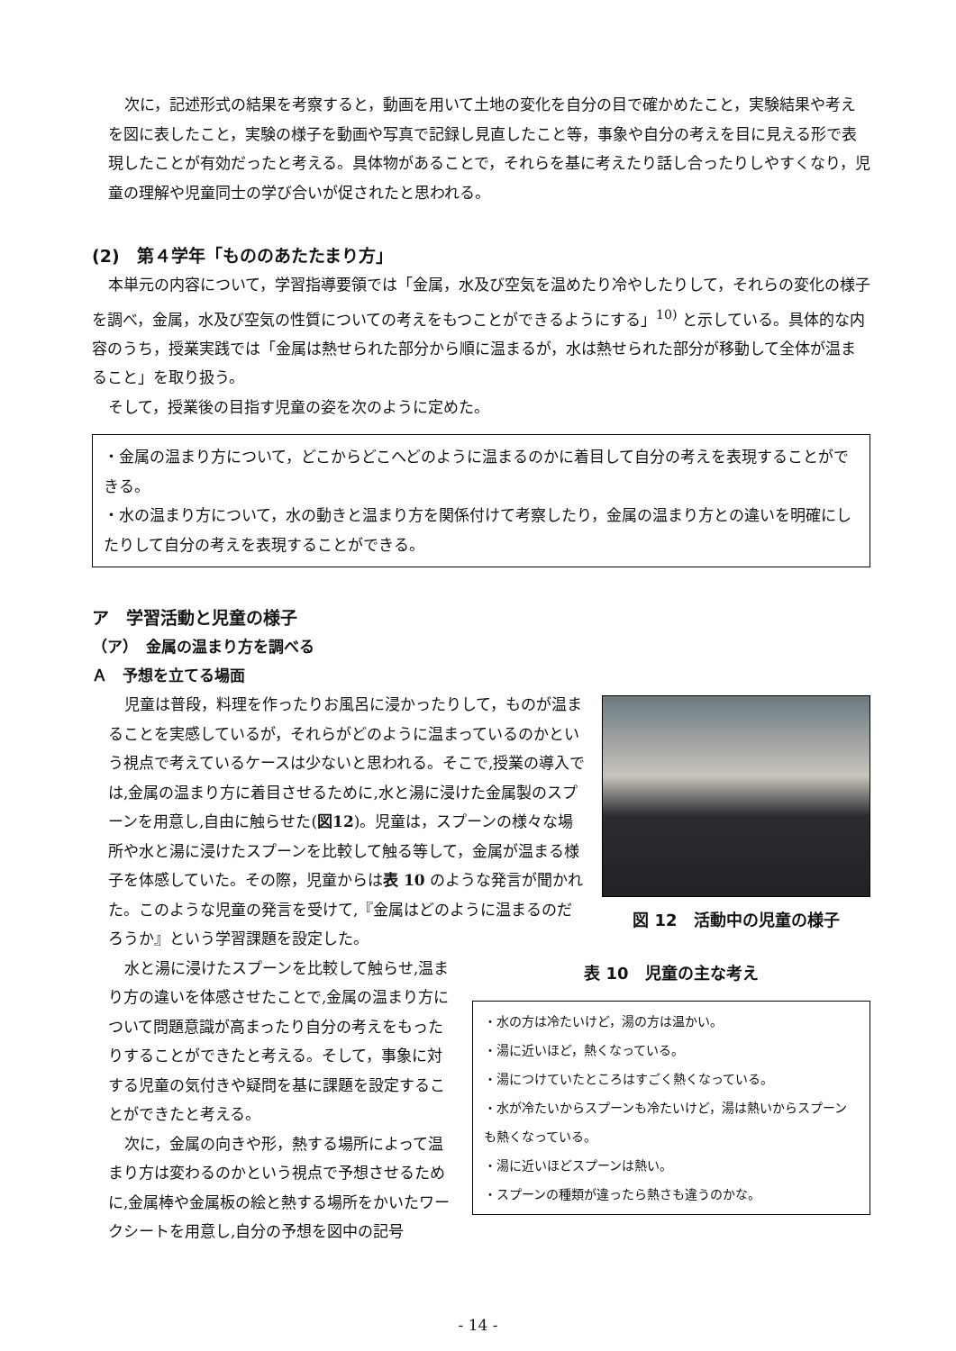次に，記述形式の結果を考察すると，動画を用いて土地の変化を自分の目で確かめたこと，実験結果や考えを図に表したこと，実験の様子を動画や写真で記録し見直したこと等，事象や自分の考えを目に見える形で表現したことが有効だったと考える。具体物があることで，それらを基に考えたり話し合ったりしやすくなり，児童の理解や児童同士の学び合いが促されたと思われる。
(2)　第４学年「もののあたたまり方」
本単元の内容について，学習指導要領では「金属，水及び空気を温めたり冷やしたりして，それらの変化の様子を調べ，金属，水及び空気の性質についての考えをもつことができるようにする」<sup>10)</sup> と示している。具体的な内容のうち，授業実践では「金属は熱せられた部分から順に温まるが，水は熱せられた部分が移動して全体が温まること」を取り扱う。
そして，授業後の目指す児童の姿を次のように定めた。
・金属の温まり方について，どこからどこへどのように温まるのかに着目して自分の考えを表現することができる。
・水の温まり方について，水の動きと温まり方を関係付けて考察したり，金属の温まり方との違いを明確にしたりして自分の考えを表現することができる。
ア　学習活動と児童の様子
（ア）　金属の温まり方を調べる
Ａ　予想を立てる場面
児童は普段，料理を作ったりお風呂に浸かったりして，ものが温まることを実感しているが，それらがどのように温まっているのかという視点で考えているケースは少ないと思われる。そこで,授業の導入では,金属の温まり方に着目させるために,水と湯に浸けた金属製のスプーンを用意し,自由に触らせた(図12)。児童は，スプーンの様々な場所や水と湯に浸けたスプーンを比較して触る等して，金属が温まる様子を体感していた。その際，児童からは表 10 のような発言が聞かれた。このような児童の発言を受けて,『金属はどのように温まるのだろうか』という学習課題を設定した。
図 12　活動中の児童の様子
水と湯に浸けたスプーンを比較して触らせ,温まり方の違いを体感させたことで,金属の温まり方について問題意識が高まったり自分の考えをもったりすることができたと考える。そして，事象に対する児童の気付きや疑問を基に課題を設定することができたと考える。
次に，金属の向きや形，熱する場所によって温まり方は変わるのかという視点で予想させるために,金属棒や金属板の絵と熱する場所をかいたワークシートを用意し,自分の予想を図中の記号
表 10　児童の主な考え
・水の方は冷たいけど，湯の方は温かい。
・湯に近いほど，熱くなっている。
・湯につけていたところはすごく熱くなっている。
・水が冷たいからスプーンも冷たいけど，湯は熱いからスプーンも熱くなっている。
・湯に近いほどスプーンは熱い。
・スプーンの種類が違ったら熱さも違うのかな。
- 14 -